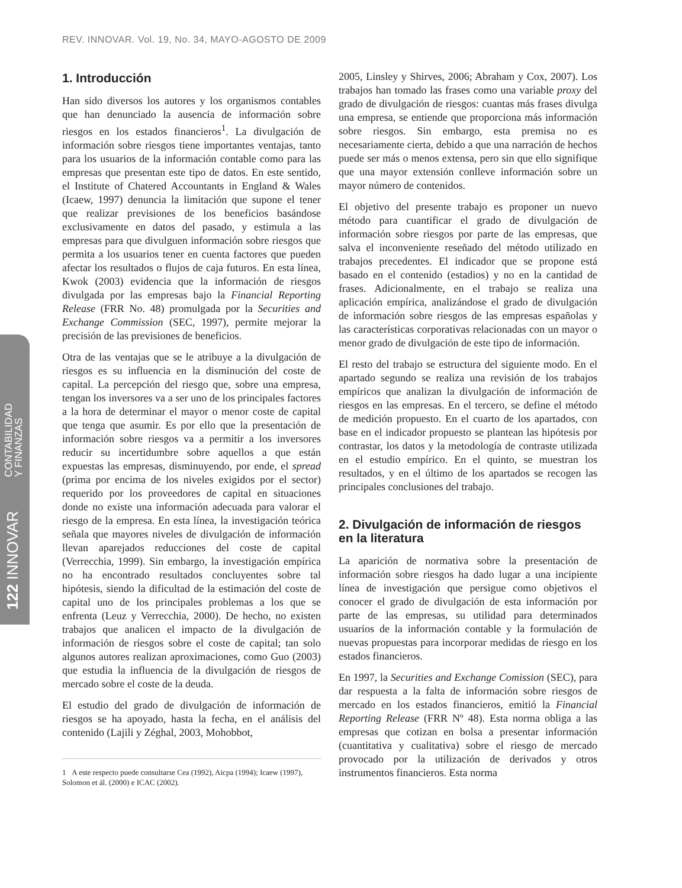REV. INNOVAR. Vol. 19, No. 34, MAYO-AGOSTO DE 2009
122 INNOVAR CONTABILIDAD
Y FINANZAS
1. Introducción
Han sido diversos los autores y los organismos contables que han denunciado la ausencia de información sobre riesgos en los estados financieros<sup>1</sup>. La divulgación de información sobre riesgos tiene importantes ventajas, tanto para los usuarios de la información contable como para las empresas que presentan este tipo de datos. En este sentido, el Institute of Chatered Accountants in England & Wales (Icaew, 1997) denuncia la limitación que supone el tener que realizar previsiones de los beneficios basándose exclusivamente en datos del pasado, y estimula a las empresas para que divulguen información sobre riesgos que permita a los usuarios tener en cuenta factores que pueden afectar los resultados o flujos de caja futuros. En esta línea, Kwok (2003) evidencia que la información de riesgos divulgada por las empresas bajo la Financial Reporting Release (FRR No. 48) promulgada por la Securities and Exchange Commission (SEC, 1997), permite mejorar la precisión de las previsiones de beneficios.
Otra de las ventajas que se le atribuye a la divulgación de riesgos es su influencia en la disminución del coste de capital. La percepción del riesgo que, sobre una empresa, tengan los inversores va a ser uno de los principales factores a la hora de determinar el mayor o menor coste de capital que tenga que asumir. Es por ello que la presentación de información sobre riesgos va a permitir a los inversores reducir su incertidumbre sobre aquellos a que están expuestas las empresas, disminuyendo, por ende, el spread (prima por encima de los niveles exigidos por el sector) requerido por los proveedores de capital en situaciones donde no existe una información adecuada para valorar el riesgo de la empresa. En esta línea, la investigación teórica señala que mayores niveles de divulgación de información llevan aparejados reducciones del coste de capital (Verrecchia, 1999). Sin embargo, la investigación empírica no ha encontrado resultados concluyentes sobre tal hipótesis, siendo la dificultad de la estimación del coste de capital uno de los principales problemas a los que se enfrenta (Leuz y Verrecchia, 2000). De hecho, no existen trabajos que analicen el impacto de la divulgación de información de riesgos sobre el coste de capital; tan solo algunos autores realizan aproximaciones, como Guo (2003) que estudia la influencia de la divulgación de riesgos de mercado sobre el coste de la deuda.
El estudio del grado de divulgación de información de riesgos se ha apoyado, hasta la fecha, en el análisis del contenido (Lajili y Zéghal, 2003, Mohobbot,
1 A este respecto puede consultarse Cea (1992), Aicpa (1994); Icaew (1997), Solomon et ál. (2000) e ICAC (2002).
2005, Linsley y Shirves, 2006; Abraham y Cox, 2007). Los trabajos han tomado las frases como una variable proxy del grado de divulgación de riesgos: cuantas más frases divulga una empresa, se entiende que proporciona más información sobre riesgos. Sin embargo, esta premisa no es necesariamente cierta, debido a que una narración de hechos puede ser más o menos extensa, pero sin que ello signifique que una mayor extensión conlleve información sobre un mayor número de contenidos.
El objetivo del presente trabajo es proponer un nuevo método para cuantificar el grado de divulgación de información sobre riesgos por parte de las empresas, que salva el inconveniente reseñado del método utilizado en trabajos precedentes. El indicador que se propone está basado en el contenido (estadios) y no en la cantidad de frases. Adicionalmente, en el trabajo se realiza una aplicación empírica, analizándose el grado de divulgación de información sobre riesgos de las empresas españolas y las características corporativas relacionadas con un mayor o menor grado de divulgación de este tipo de información.
El resto del trabajo se estructura del siguiente modo. En el apartado segundo se realiza una revisión de los trabajos empíricos que analizan la divulgación de información de riesgos en las empresas. En el tercero, se define el método de medición propuesto. En el cuarto de los apartados, con base en el indicador propuesto se plantean las hipótesis por contrastar, los datos y la metodología de contraste utilizada en el estudio empírico. En el quinto, se muestran los resultados, y en el último de los apartados se recogen las principales conclusiones del trabajo.
2. Divulgación de información de riesgos en la literatura
La aparición de normativa sobre la presentación de información sobre riesgos ha dado lugar a una incipiente línea de investigación que persigue como objetivos el conocer el grado de divulgación de esta información por parte de las empresas, su utilidad para determinados usuarios de la información contable y la formulación de nuevas propuestas para incorporar medidas de riesgo en los estados financieros.
En 1997, la Securities and Exchange Comission (SEC), para dar respuesta a la falta de información sobre riesgos de mercado en los estados financieros, emitió la Financial Reporting Release (FRR Nº 48). Esta norma obliga a las empresas que cotizan en bolsa a presentar información (cuantitativa y cualitativa) sobre el riesgo de mercado provocado por la utilización de derivados y otros instrumentos financieros. Esta norma